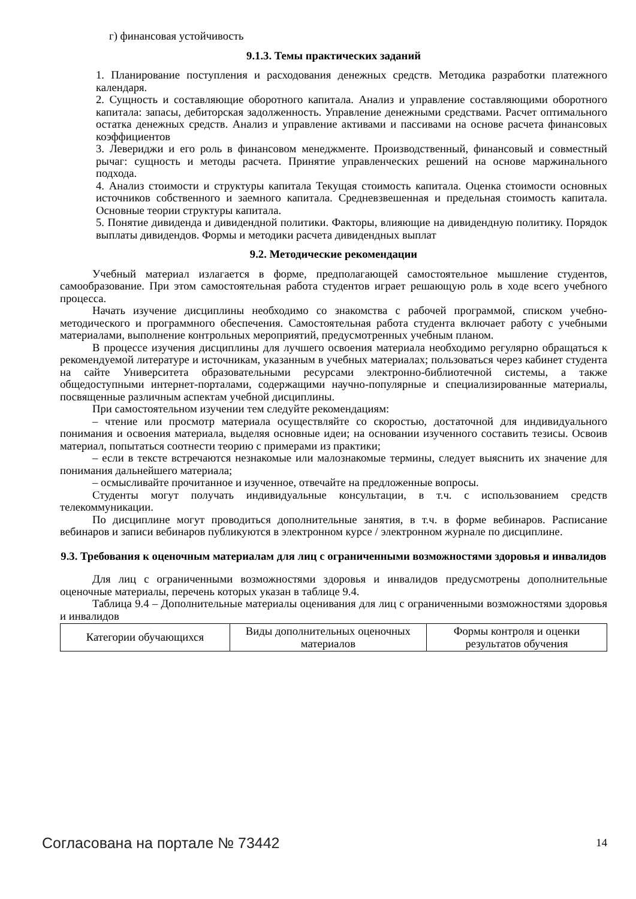г) финансовая устойчивость
9.1.3. Темы практических заданий
1. Планирование поступления и расходования денежных средств. Методика разработки платежного календаря.
2. Сущность и составляющие оборотного капитала. Анализ и управление составляющими оборотного капитала: запасы, дебиторская задолженность. Управление денежными средствами. Расчет оптимального остатка денежных средств. Анализ и управление активами и пассивами на основе расчета финансовых коэффициентов
3. Левериджи и его роль в финансовом менеджменте. Производственный, финансовый и совместный рычаг: сущность и методы расчета. Принятие управленческих решений на основе маржинального подхода.
4. Анализ стоимости и структуры капитала Текущая стоимость капитала. Оценка стоимости основных источников собственного и заемного капитала. Средневзвешенная и предельная стоимость капитала. Основные теории структуры капитала.
5. Понятие дивиденда и дивидендной политики. Факторы, влияющие на дивидендную политику. Порядок выплаты дивидендов. Формы и методики расчета дивидендных выплат
9.2. Методические рекомендации
Учебный материал излагается в форме, предполагающей самостоятельное мышление студентов, самообразование. При этом самостоятельная работа студентов играет решающую роль в ходе всего учебного процесса.
Начать изучение дисциплины необходимо со знакомства с рабочей программой, списком учебно-методического и программного обеспечения. Самостоятельная работа студента включает работу с учебными материалами, выполнение контрольных мероприятий, предусмотренных учебным планом.
В процессе изучения дисциплины для лучшего освоения материала необходимо регулярно обращаться к рекомендуемой литературе и источникам, указанным в учебных материалах; пользоваться через кабинет студента на сайте Университета образовательными ресурсами электронно-библиотечной системы, а также общедоступными интернет-порталами, содержащими научно-популярные и специализированные материалы, посвященные различным аспектам учебной дисциплины.
При самостоятельном изучении тем следуйте рекомендациям:
– чтение или просмотр материала осуществляйте со скоростью, достаточной для индивидуального понимания и освоения материала, выделяя основные идеи; на основании изученного составить тезисы. Освоив материал, попытаться соотнести теорию с примерами из практики;
– если в тексте встречаются незнакомые или малознакомые термины, следует выяснить их значение для понимания дальнейшего материала;
– осмысливайте прочитанное и изученное, отвечайте на предложенные вопросы.
Студенты могут получать индивидуальные консультации, в т.ч. с использованием средств телекоммуникации.
По дисциплине могут проводиться дополнительные занятия, в т.ч. в форме вебинаров. Расписание вебинаров и записи вебинаров публикуются в электронном курсе / электронном журнале по дисциплине.
9.3. Требования к оценочным материалам для лиц с ограниченными возможностями здоровья и инвалидов
Для лиц с ограниченными возможностями здоровья и инвалидов предусмотрены дополнительные оценочные материалы, перечень которых указан в таблице 9.4.
Таблица 9.4 – Дополнительные материалы оценивания для лиц с ограниченными возможностями здоровья и инвалидов
| Категории обучающихся | Виды дополнительных оценочных материалов | Формы контроля и оценки результатов обучения |
Согласована на портале № 73442 14